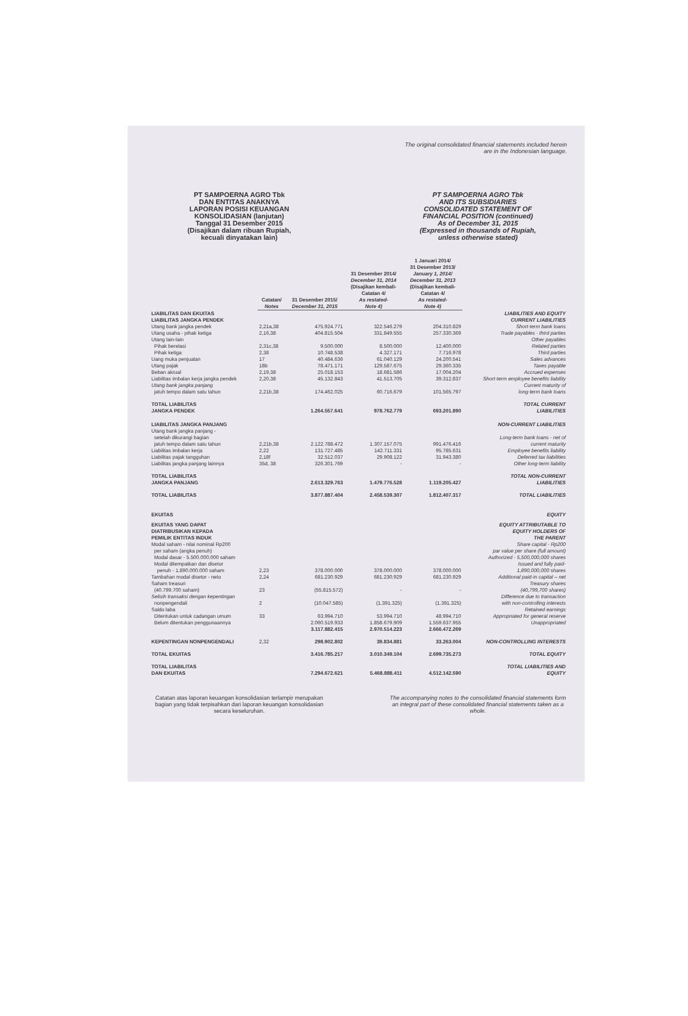The original consolidated financial statements included herein
are in the Indonesian language.
PT SAMPOERNA AGRO Tbk
DAN ENTITAS ANAKNYA
LAPORAN POSISI KEUANGAN
KONSOLIDASIAN (lanjutan)
Tanggal 31 Desember 2015
(Disajikan dalam ribuan Rupiah,
kecuali dinyatakan lain)
PT SAMPOERNA AGRO Tbk
AND ITS SUBSIDIARIES
CONSOLIDATED STATEMENT OF
FINANCIAL POSITION (continued)
As of December 31, 2015
(Expressed in thousands of Rupiah,
unless otherwise stated)
| | Catatan/ Notes | 31 Desember 2015/ December 31, 2015 | 31 Desember 2014/ December 31, 2014 (Disajikan kembali- Catatan 4/ As restated- Note 4) | 1 Januari 2014/ 31 Desember 2013/ January 1, 2014/ December 31, 2013 (Disajikan kembali- Catatan 4/ As restated- Note 4) | |
| --- | --- | --- | --- | --- | --- |
| LIABILITAS DAN EKUITAS | | | | | LIABILITIES AND EQUITY |
| LIABILITAS JANGKA PENDEK | | | | | CURRENT LIABILITIES |
| Utang bank jangka pendek | 2,21a,38 | 475.924.771 | 322.546.279 | 204.310.829 | Short-term bank loans |
| Utang usaha - pihak ketiga | 2,16,38 | 404.815.504 | 331.849.555 | 257.330.369 | Trade payables - third parties |
| Utang lain-lain | | | | | Other payables |
| Pihak berelasi | 2,31c,38 | 9.500.000 | 8.500.000 | 12.400.000 | Related parties |
| Pihak ketiga | 2,38 | 10.748.538 | 4.327.171 | 7.716.978 | Third parties |
| Uang muka penjualan | 17 | 40.484.636 | 61.040.129 | 24.200.541 | Sales advances |
| Utang pajak | 18b | 78.471.171 | 129.587.675 | 29.360.335 | Taxes payable |
| Beban akrual | 2,19,38 | 25.018.153 | 18.681.586 | 17.004.204 | Accrued expenses |
| Liabilitas imbalan kerja jangka pendek | 2,20,38 | 45.132.843 | 41.513.705 | 39.312.837 | Short-term employee benefits liability |
| Utang bank jangka panjang jatuh tempo dalam satu tahun | 2,21b,38 | 174.462.025 | 60.716.679 | 101.565.797 | Current maturity of long-term bank loans |
| TOTAL LIABILITAS JANGKA PENDEK | | 1.264.557.641 | 978.762.779 | 693.201.890 | TOTAL CURRENT LIABILITIES |
| LIABILITAS JANGKA PANJANG | | | | | NON-CURRENT LIABILITIES |
| Utang bank jangka panjang - setelah dikurangi bagian jatuh tempo dalam satu tahun | 2,21b,38 | 2.122.788.472 | 1.307.157.075 | 991.476.416 | Long-term bank loans - net of current maturity |
| Liabilitas imbalan kerja | 2,22 | 131.727.485 | 142.711.331 | 95.785.631 | Employee benefits liability |
| Liabilitas pajak tangguhan | 2,18f | 32.512.037 | 29.908.122 | 31.943.380 | Deferred tax liabilities |
| Liabilitas jangka panjang lainnya | 35d, 38 | 326.301.769 | - | - | Other long-term liability |
| TOTAL LIABILITAS JANGKA PANJANG | | 2.613.329.763 | 1.479.776.528 | 1.119.205.427 | TOTAL NON-CURRENT LIABILITIES |
| TOTAL LIABILITAS | | 3.877.887.404 | 2.458.539.307 | 1.812.407.317 | TOTAL LIABILITIES |
| EKUITAS | | | | | EQUITY |
| EKUITAS YANG DAPAT DIATRIBUSIKAN KEPADA PEMILIK ENTITAS INDUK | | | | | EQUITY ATTRIBUTABLE TO EQUITY HOLDERS OF THE PARENT |
| Modal saham - nilai nominal Rp200 per saham (angka penuh) Modal dasar - 5.500.000.000 saham Modal ditempatkan dan disetor penuh - 1.890.000.000 saham | 2,23 | 378.000.000 | 378.000.000 | 378.000.000 | Share capital - Rp200 par value per share (full amount) Authorized - 5,500,000,000 shares Issued and fully paid- 1,890,000,000 shares |
| Tambahan modal disetor - neto | 2,24 | 681.230.929 | 681.230.929 | 681.230.929 | Additional paid-in capital – net |
| Saham treasuri (40.799.700 saham) | 23 | (55.815.572) | - | - | Treasury shares (40,799,700 shares) |
| Selisih transaksi dengan kepentingan nonpengendali | 2 | (10.047.585) | (1.391.325) | (1.391.325) | Difference due to transaction with non-controlling interests |
| Saldo laba | | | | | Retained earnings |
| Ditentukan untuk cadangan umum | 33 | 63.994.710 | 53.994.710 | 48.994.710 | Appropriated for general reserve |
| Belum ditentukan penggunaannya | | 2.060.519.933 | 1.858.679.909 | 1.559.637.955 | Unappropriated |
| | | 3.117.882.415 | 2.970.514.223 | 2.666.472.269 | |
| KEPENTINGAN NONPENGENDALI | 2,32 | 298.902.802 | 39.834.881 | 33.263.004 | NON-CONTROLLING INTERESTS |
| TOTAL EKUITAS | | 3.416.785.217 | 3.010.349.104 | 2.699.735.273 | TOTAL EQUITY |
| TOTAL LIABILITAS DAN EKUITAS | | 7.294.672.621 | 5.468.888.411 | 4.512.142.590 | TOTAL LIABILITIES AND EQUITY |
Catatan atas laporan keuangan konsolidasian terlampir merupakan bagian yang tidak terpisahkan dari laporan keuangan konsolidasian secara keseluruhan.
The accompanying notes to the consolidated financial statements form an integral part of these consolidated financial statements taken as a whole.